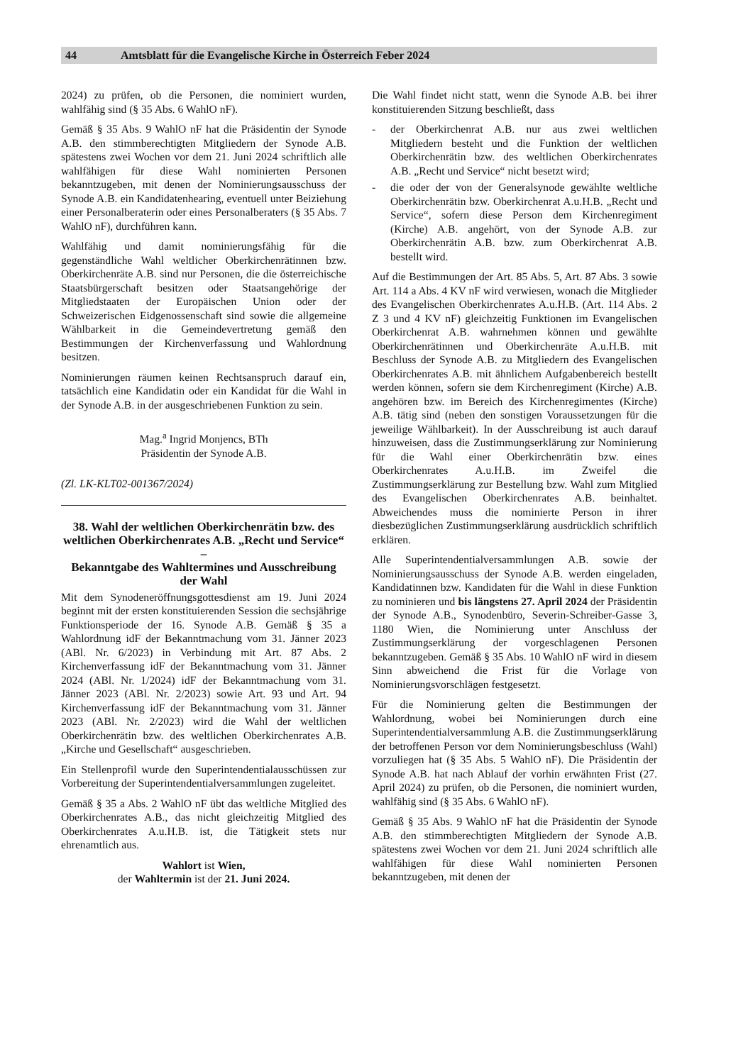44 Amtsblatt für die Evangelische Kirche in Österreich Feber 2024
2024) zu prüfen, ob die Personen, die nominiert wurden, wahlfähig sind (§ 35 Abs. 6 WahlO nF).
Gemäß § 35 Abs. 9 WahlO nF hat die Präsidentin der Synode A.B. den stimmberechtigten Mitgliedern der Synode A.B. spätestens zwei Wochen vor dem 21. Juni 2024 schriftlich alle wahlfähigen für diese Wahl nominierten Personen bekanntzugeben, mit denen der Nominierungsausschuss der Synode A.B. ein Kandidatenhearing, eventuell unter Beiziehung einer Personalberaterin oder eines Personalberaters (§ 35 Abs. 7 WahlO nF), durchführen kann.
Wahlfähig und damit nominierungsfähig für die gegenständliche Wahl weltlicher Oberkirchenrätinnen bzw. Oberkirchenräte A.B. sind nur Personen, die die österreichische Staatsbürgerschaft besitzen oder Staatsangehörige der Mitgliedstaaten der Europäischen Union oder der Schweizerischen Eidgenossenschaft sind sowie die allgemeine Wählbarkeit in die Gemeindevertretung gemäß den Bestimmungen der Kirchenverfassung und Wahlordnung besitzen.
Nominierungen räumen keinen Rechtsanspruch darauf ein, tatsächlich eine Kandidatin oder ein Kandidat für die Wahl in der Synode A.B. in der ausgeschriebenen Funktion zu sein.
Mag.<sup>a</sup> Ingrid Monjencs, BTh
Präsidentin der Synode A.B.
(Zl. LK-KLT02-001367/2024)
38. Wahl der weltlichen Oberkirchenrätin bzw. des weltlichen Oberkirchenrates A.B. „Recht und Service“ –
Bekanntgabe des Wahltermines und Ausschreibung der Wahl
Mit dem Synodeneröffnungsgottesdienst am 19. Juni 2024 beginnt mit der ersten konstituierenden Session die sechsjährige Funktionsperiode der 16. Synode A.B. Gemäß § 35 a Wahlordnung idF der Bekanntmachung vom 31. Jänner 2023 (ABl. Nr. 6/2023) in Verbindung mit Art. 87 Abs. 2 Kirchenverfassung idF der Bekanntmachung vom 31. Jänner 2024 (ABl. Nr. 1/2024) idF der Bekanntmachung vom 31. Jänner 2023 (ABl. Nr. 2/2023) sowie Art. 93 und Art. 94 Kirchenverfassung idF der Bekanntmachung vom 31. Jänner 2023 (ABl. Nr. 2/2023) wird die Wahl der weltlichen Oberkirchenrätin bzw. des weltlichen Oberkirchenrates A.B. „Kirche und Gesellschaft“ ausgeschrieben.
Ein Stellenprofil wurde den Superintendentialausschüssen zur Vorbereitung der Superintendentialversammlungen zugeleitet.
Gemäß § 35 a Abs. 2 WahlO nF übt das weltliche Mitglied des Oberkirchenrates A.B., das nicht gleichzeitig Mitglied des Oberkirchenrates A.u.H.B. ist, die Tätigkeit stets nur ehrenamtlich aus.
Wahlort ist Wien,
der Wahltermin ist der 21. Juni 2024.
Die Wahl findet nicht statt, wenn die Synode A.B. bei ihrer konstituierenden Sitzung beschließt, dass
- der Oberkirchenrat A.B. nur aus zwei weltlichen Mitgliedern besteht und die Funktion der weltlichen Oberkirchenrätin bzw. des weltlichen Oberkirchenrates A.B. „Recht und Service“ nicht besetzt wird;
- die oder der von der Generalsynode gewählte weltliche Oberkirchenrätin bzw. Oberkirchenrat A.u.H.B. „Recht und Service“, sofern diese Person dem Kirchenregiment (Kirche) A.B. angehört, von der Synode A.B. zur Oberkirchenrätin A.B. bzw. zum Oberkirchenrat A.B. bestellt wird.
Auf die Bestimmungen der Art. 85 Abs. 5, Art. 87 Abs. 3 sowie Art. 114 a Abs. 4 KV nF wird verwiesen, wonach die Mitglieder des Evangelischen Oberkirchenrates A.u.H.B. (Art. 114 Abs. 2 Z 3 und 4 KV nF) gleichzeitig Funktionen im Evangelischen Oberkirchenrat A.B. wahrnehmen können und gewählte Oberkirchenrätinnen und Oberkirchenräte A.u.H.B. mit Beschluss der Synode A.B. zu Mitgliedern des Evangelischen Oberkirchenrates A.B. mit ähnlichem Aufgabenbereich bestellt werden können, sofern sie dem Kirchenregiment (Kirche) A.B. angehören bzw. im Bereich des Kirchenregimentes (Kirche) A.B. tätig sind (neben den sonstigen Voraussetzungen für die jeweilige Wählbarkeit). In der Ausschreibung ist auch darauf hinzuweisen, dass die Zustimmungserklärung zur Nominierung für die Wahl einer Oberkirchenrätin bzw. eines Oberkirchenrates A.u.H.B. im Zweifel die Zustimmungserklärung zur Bestellung bzw. Wahl zum Mitglied des Evangelischen Oberkirchenrates A.B. beinhaltet. Abweichendes muss die nominierte Person in ihrer diesbezüglichen Zustimmungserklärung ausdrücklich schriftlich erklären.
Alle Superintendentialversammlungen A.B. sowie der Nominierungsausschuss der Synode A.B. werden eingeladen, Kandidatinnen bzw. Kandidaten für die Wahl in diese Funktion zu nominieren und bis längstens 27. April 2024 der Präsidentin der Synode A.B., Synodenbüro, Severin-Schreiber-Gasse 3, 1180 Wien, die Nominierung unter Anschluss der Zustimmungserklärung der vorgeschlagenen Personen bekanntzugeben. Gemäß § 35 Abs. 10 WahlO nF wird in diesem Sinn abweichend die Frist für die Vorlage von Nominierungsvorschlägen festgesetzt.
Für die Nominierung gelten die Bestimmungen der Wahlordnung, wobei bei Nominierungen durch eine Superintendentialversammlung A.B. die Zustimmungserklärung der betroffenen Person vor dem Nominierungsbeschluss (Wahl) vorzuliegen hat (§ 35 Abs. 5 WahlO nF). Die Präsidentin der Synode A.B. hat nach Ablauf der vorhin erwähnten Frist (27. April 2024) zu prüfen, ob die Personen, die nominiert wurden, wahlfähig sind (§ 35 Abs. 6 WahlO nF).
Gemäß § 35 Abs. 9 WahlO nF hat die Präsidentin der Synode A.B. den stimmberechtigten Mitgliedern der Synode A.B. spätestens zwei Wochen vor dem 21. Juni 2024 schriftlich alle wahlfähigen für diese Wahl nominierten Personen bekanntzugeben, mit denen der